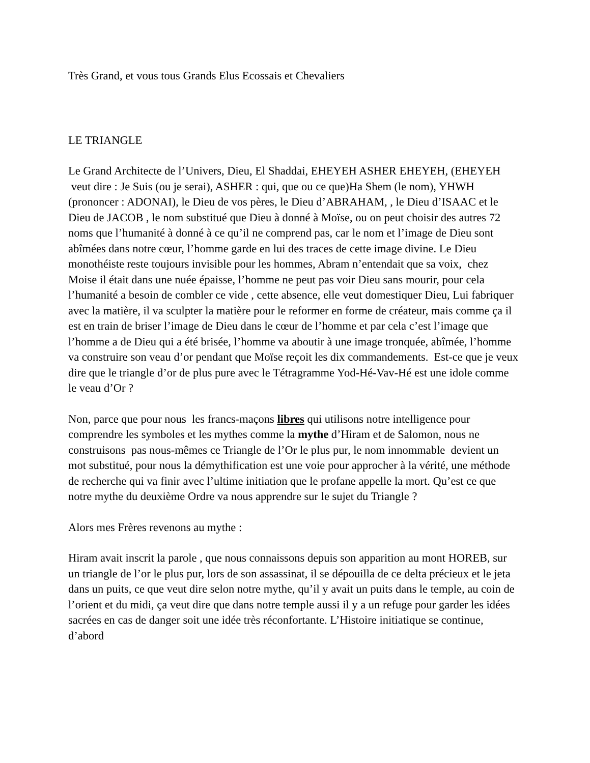Très Grand, et vous tous Grands Elus Ecossais et Chevaliers
LE TRIANGLE
Le Grand Architecte de l’Univers, Dieu, El Shaddai, EHEYEH ASHER EHEYEH, (EHEYEH veut dire : Je Suis (ou je serai), ASHER : qui, que ou ce que)Ha Shem (le nom), YHWH (prononcer : ADONAI), le Dieu de vos pères, le Dieu d’ABRAHAM, , le Dieu d’ISAAC et le Dieu de JACOB , le nom substitué que Dieu à donné à Moïse, ou on peut choisir des autres 72 noms que l’humanité à donné à ce qu’il ne comprend pas, car le nom et l’image de Dieu sont abîmées dans notre cœur, l’homme garde en lui des traces de cette image divine. Le Dieu monothéiste reste toujours invisible pour les hommes, Abram n’entendait que sa voix, chez Moise il était dans une nuée épaisse, l’homme ne peut pas voir Dieu sans mourir, pour cela l’humanité a besoin de combler ce vide , cette absence, elle veut domestiquer Dieu, Lui fabriquer avec la matière, il va sculpter la matière pour le reformer en forme de créateur, mais comme ça il est en train de briser l’image de Dieu dans le cœur de l’homme et par cela c’est l’image que l’homme a de Dieu qui a été brisée, l’homme va aboutir à une image tronquée, abîmée, l’homme va construire son veau d’or pendant que Moïse reçoit les dix commandements. Est-ce que je veux dire que le triangle d’or de plus pure avec le Tétragramme Yod-Hé-Vav-Hé est une idole comme le veau d’Or ?
Non, parce que pour nous les francs-maçons libres qui utilisons notre intelligence pour comprendre les symboles et les mythes comme la mythe d’Hiram et de Salomon, nous ne construisons pas nous-mêmes ce Triangle de l’Or le plus pur, le nom innommable devient un mot substitué, pour nous la démythification est une voie pour approcher à la vérité, une méthode de recherche qui va finir avec l’ultime initiation que le profane appelle la mort. Qu’est ce que notre mythe du deuxième Ordre va nous apprendre sur le sujet du Triangle ?
Alors mes Frères revenons au mythe :
Hiram avait inscrit la parole , que nous connaissons depuis son apparition au mont HOREB, sur un triangle de l’or le plus pur, lors de son assassinat, il se dépouilla de ce delta précieux et le jeta dans un puits, ce que veut dire selon notre mythe, qu’il y avait un puits dans le temple, au coin de l’orient et du midi, ça veut dire que dans notre temple aussi il y a un refuge pour garder les idées sacrées en cas de danger soit une idée très réconfortante. L’Histoire initiatique se continue, d’abord